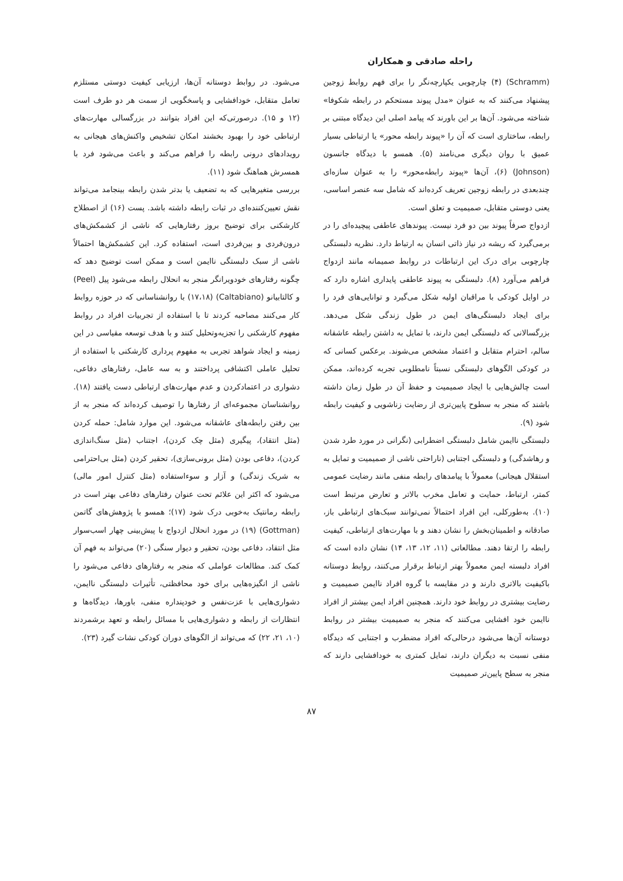راحله صادقی و همکاران
(Schramm) (۴) چارچوبی یکپارچه‌نگر را برای فهم روابط زوجین پیشنهاد می‌کنند که به عنوان «مدل پیوند مستحکم در رابطه شکوفا» شناخته می‌شود. آن‌ها بر این باورند که پیامد اصلی این دیدگاه مبتنی بر رابطه، ساختاری است که آن را «پیوند رابطه محور» یا ارتباطی بسیار عمیق با روان دیگری می‌نامند (۵). همسو با دیدگاه جانسون (Johnson) (۶)، آن‌ها «پیوند رابطه‌محور» را به عنوان سازه‌ای چندبعدی در رابطه زوجین تعریف کرده‌اند که شامل سه عنصر اساسی، یعنی دوستی متقابل، صمیمیت و تعلق است.
ازدواج صرفاً پیوند بین دو فرد نیست. پیوندهای عاطفی پیچیده‌ای را در برمی‌گیرد که ریشه در نیاز ذاتی انسان به ارتباط دارد. نظریه دلبستگی چارچوبی برای درک این ارتباطات در روابط صمیمانه مانند ازدواج فراهم می‌آورد (۸). دلبستگی به پیوند عاطفی پایداری اشاره دارد که در اوایل کودکی با مراقبان اولیه شکل می‌گیرد و توانایی‌های فرد را برای ایجاد دلبستگی‌های ایمن در طول زندگی شکل می‌دهد. بزرگسالانی که دلبستگی ایمن دارند، با تمایل به داشتن رابطه عاشقانه سالم، احترام متقابل و اعتماد مشخص می‌شوند. برعکس کسانی که در کودکی الگوهای دلبستگی نسبتاً نامطلوبی تجربه کرده‌اند، ممکن است چالش‌هایی با ایجاد صمیمیت و حفظ آن در طول زمان داشته باشند که منجر به سطوح پایین‌تری از رضایت زناشویی و کیفیت رابطه شود (۹).
دلبستگی ناایمن شامل دلبستگی اضطرابی (نگرانی در مورد طرد شدن و رهاشدگی) و دلبستگی اجتنابی (ناراحتی ناشی از صمیمیت و تمایل به استقلال هیجانی) معمولاً با پیامدهای رابطه منفی مانند رضایت عمومی کمتر، ارتباط، حمایت و تعامل مخرب بالاتر و تعارض مرتبط است (۱۰). به‌طورکلی، این افراد احتمالاً نمی‌توانند سبک‌های ارتباطی باز، صادقانه و اطمینان‌بخش را نشان دهند و با مهارت‌های ارتباطی، کیفیت رابطه را ارتقا دهند. مطالعاتی (۱۱، ۱۲، ۱۳، ۱۴) نشان داده است که افراد دلبسته ایمن معمولاً بهتر ارتباط برقرار می‌کنند، روابط دوستانه باکیفیت بالاتری دارند و در مقایسه با گروه افراد ناایمن صمیمیت و رضایت بیشتری در روابط خود دارند. همچنین افراد ایمن بیشتر از افراد ناایمن خود افشایی می‌کنند که منجر به صمیمیت بیشتر در روابط دوستانه آن‌ها می‌شود درحالی‌که افراد مضطرب و اجتنابی که دیدگاه منفی نسبت به دیگران دارند، تمایل کمتری به خودافشایی دارند که منجر به سطح پایین‌تر صمیمیت
می‌شود. در روابط دوستانه آن‌ها، ارزیابی کیفیت دوستی مستلزم تعامل متقابل، خودافشایی و پاسخگویی از سمت هر دو طرف است (۱۲ و ۱۵). درصورتی‌که این افراد بتوانند در بزرگسالی مهارت‌های ارتباطی خود را بهبود بخشند امکان تشخیص واکنش‌های هیجانی به رویدادهای درونی رابطه را فراهم می‌کند و باعث می‌شود فرد با همسرش هماهنگ شود (۱۱).
بررسی متغیرهایی که به تضعیف یا بدتر شدن رابطه بینجامد می‌تواند نقش تعیین‌کننده‌ای در ثبات رابطه داشته باشد. پست (۱۶) از اصطلاح کارشکنی برای توضیح بروز رفتارهایی که ناشی از کشمکش‌های درون‌فردی و بین‌فردی است، استفاده کرد. این کشمکش‌ها احتمالاً ناشی از سبک دلبستگی ناایمن است و ممکن است توضیح دهد که چگونه رفتارهای خودویرانگر منجر به انحلال رابطه می‌شود پیل (Peel) و کالتابیانو (Caltabiano) (۱۷،۱۸) با روانشناسانی که در حوزه روابط کار می‌کنند مصاحبه کردند تا با استفاده از تجربیات افراد در روابط مفهوم کارشکنی را تجزیه‌وتحلیل کنند و با هدف توسعه مقیاسی در این زمینه و ایجاد شواهد تجربی به مفهوم پرداری کارشکنی با استفاده از تحلیل عاملی اکتشافی پرداختند و به سه عامل، رفتارهای دفاعی، دشواری در اعتمادکردن و عدم مهارت‌های ارتباطی دست یافتند (۱۸). روانشناسان مجموعه‌ای از رفتارها را توصیف کرده‌اند که منجر به از بین رفتن رابطه‌های عاشقانه می‌شود. این موارد شامل: حمله کردن (مثل انتقاد)، پیگیری (مثل چک کردن)، اجتناب (مثل سنگ‌اندازی کردن)، دفاعی بودن (مثل برونی‌سازی)، تحقیر کردن (مثل بی‌احترامی به شریک زندگی) و آزار و سوءاستفاده (مثل کنترل امور مالی) می‌شود که اکثر این علائم تحت عنوان رفتارهای دفاعی بهتر است در رابطه رمانتیک به‌خوبی درک شود (۱۷)؛ همسو با پژوهش‌های گاتمن (Gottman) (۱۹) در مورد انحلال ازدواج با پیش‌بینی چهار اسب‌سوار مثل انتقاد، دفاعی بودن، تحقیر و دیوار سنگی (۲۰) می‌تواند به فهم آن کمک کند. مطالعات عواملی که منجر به رفتارهای دفاعی می‌شود را ناشی از انگیزه‌هایی برای خود محافظتی، تأثیرات دلبستگی ناایمن، دشواری‌هایی با عزت‌نفس و خودپنداره منفی، باورها، دیدگاه‌ها و انتظارات از رابطه و دشواری‌هایی با مسائل رابطه و تعهد برشمردند (۱۰، ۲۱، ۲۲) که می‌تواند از الگوهای دوران کودکی نشات گیرد (۲۳).
۸۷